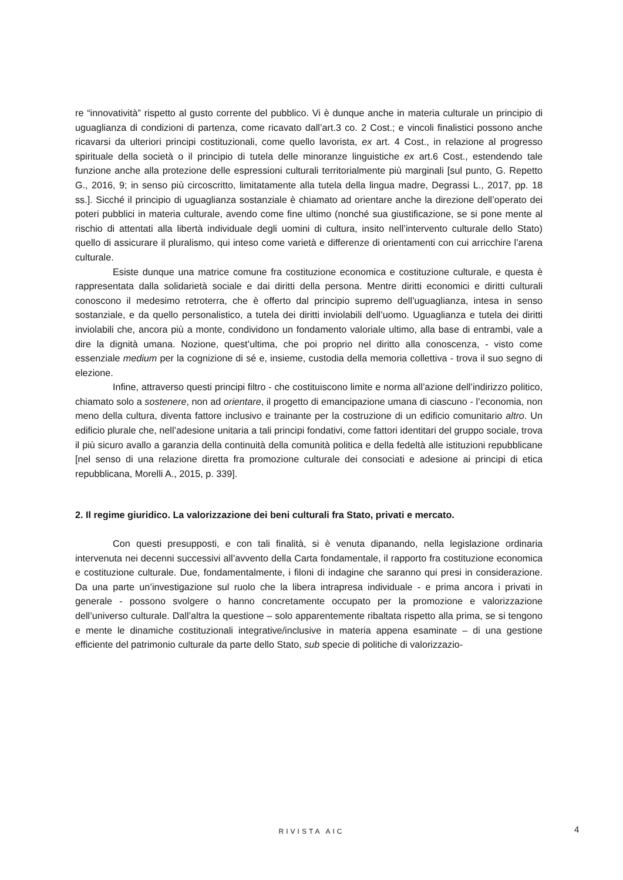re “innovatività” rispetto al gusto corrente del pubblico. Vi è dunque anche in materia culturale un principio di uguaglianza di condizioni di partenza, come ricavato dall’art.3 co. 2 Cost.; e vincoli finalistici possono anche ricavarsi da ulteriori principi costituzionali, come quello lavorista, ex art. 4 Cost., in relazione al progresso spirituale della società o il principio di tutela delle minoranze linguistiche ex art.6 Cost., estendendo tale funzione anche alla protezione delle espressioni culturali territorialmente più marginali [sul punto, G. Repetto G., 2016, 9; in senso più circoscritto, limitatamente alla tutela della lingua madre, Degrassi L., 2017, pp. 18 ss.]. Sicché il principio di uguaglianza sostanziale è chiamato ad orientare anche la direzione dell’operato dei poteri pubblici in materia culturale, avendo come fine ultimo (nonché sua giustificazione, se si pone mente al rischio di attentati alla libertà individuale degli uomini di cultura, insito nell’intervento culturale dello Stato) quello di assicurare il pluralismo, qui inteso come varietà e differenze di orientamenti con cui arricchire l’arena culturale.
Esiste dunque una matrice comune fra costituzione economica e costituzione culturale, e questa è rappresentata dalla solidarietà sociale e dai diritti della persona. Mentre diritti economici e diritti culturali conoscono il medesimo retroterra, che è offerto dal principio supremo dell’uguaglianza, intesa in senso sostanziale, e da quello personalistico, a tutela dei diritti inviolabili dell’uomo. Uguaglianza e tutela dei diritti inviolabili che, ancora più a monte, condividono un fondamento valoriale ultimo, alla base di entrambi, vale a dire la dignità umana. Nozione, quest’ultima, che poi proprio nel diritto alla conoscenza, - visto come essenziale medium per la cognizione di sé e, insieme, custodia della memoria collettiva - trova il suo segno di elezione.
Infine, attraverso questi principi filtro - che costituiscono limite e norma all’azione dell’indirizzo politico, chiamato solo a sostenere, non ad orientare, il progetto di emancipazione umana di ciascuno - l’economia, non meno della cultura, diventa fattore inclusivo e trainante per la costruzione di un edificio comunitario altro. Un edificio plurale che, nell’adesione unitaria a tali principi fondativi, come fattori identitari del gruppo sociale, trova il più sicuro avallo a garanzia della continuità della comunità politica e della fedeltà alle istituzioni repubblicane [nel senso di una relazione diretta fra promozione culturale dei consociati e adesione ai principi di etica repubblicana, Morelli A., 2015, p. 339].
2. Il regime giuridico. La valorizzazione dei beni culturali fra Stato, privati e mercato.
Con questi presupposti, e con tali finalità, si è venuta dipanando, nella legislazione ordinaria intervenuta nei decenni successivi all’avvento della Carta fondamentale, il rapporto fra costituzione economica e costituzione culturale. Due, fondamentalmente, i filoni di indagine che saranno qui presi in considerazione. Da una parte un’investigazione sul ruolo che la libera intrapresa individuale - e prima ancora i privati in generale - possono svolgere o hanno concretamente occupato per la promozione e valorizzazione dell’universo culturale. Dall’altra la questione – solo apparentemente ribaltata rispetto alla prima, se si tengono e mente le dinamiche costituzionali integrative/inclusive in materia appena esaminate – di una gestione efficiente del patrimonio culturale da parte dello Stato, sub specie di politiche di valorizzazio-
RIVISTA AIC 4